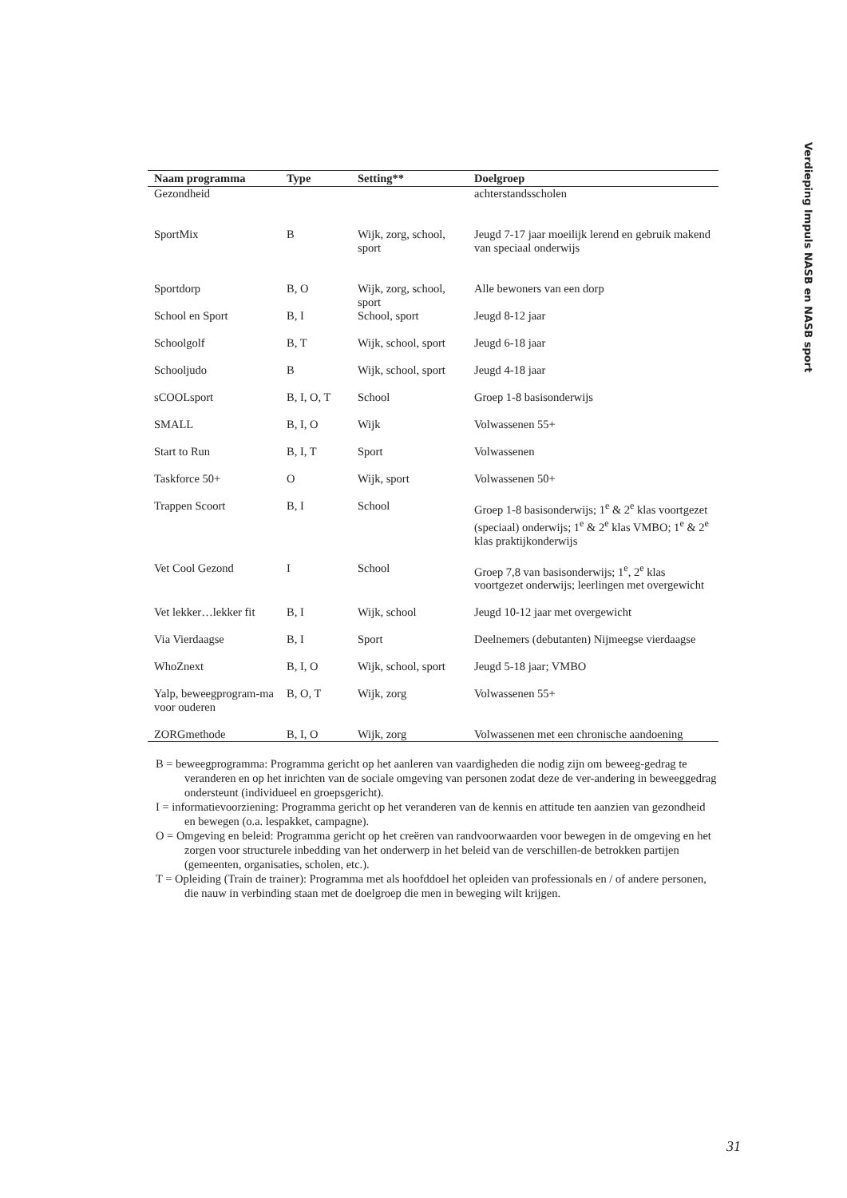Verdieping Impuls NASB en NASB sport
| Naam programma | Type | Setting** | Doelgroep |
| --- | --- | --- | --- |
| Gezondheid | | | achterstandsscholen |
| SportMix | B | Wijk, zorg, school, sport | Jeugd 7-17 jaar moeilijk lerend en gebruik makend van speciaal onderwijs |
| Sportdorp | B, O | Wijk, zorg, school, sport | Alle bewoners van een dorp |
| School en Sport | B, I | School, sport | Jeugd 8-12 jaar |
| Schoolgolf | B, T | Wijk, school, sport | Jeugd 6-18 jaar |
| Schooljudo | B | Wijk, school, sport | Jeugd 4-18 jaar |
| sCOOLsport | B, I, O, T | School | Groep 1-8 basisonderwijs |
| SMALL | B, I, O | Wijk | Volwassenen 55+ |
| Start to Run | B, I, T | Sport | Volwassenen |
| Taskforce 50+ | O | Wijk, sport | Volwassenen 50+ |
| Trappen Scoort | B, I | School | Groep 1-8 basisonderwijs; 1<sup>e</sup> & 2<sup>e</sup> klas voortgezet (speciaal) onderwijs; 1<sup>e</sup> & 2<sup>e</sup> klas VMBO; 1<sup>e</sup> & 2<sup>e</sup> klas praktijkonderwijs |
| Vet Cool Gezond | I | School | Groep 7,8 van basisonderwijs; 1<sup>e</sup>, 2<sup>e</sup> klas voortgezet onderwijs; leerlingen met overgewicht |
| Vet lekker…lekker fit | B, I | Wijk, school | Jeugd 10-12 jaar met overgewicht |
| Via Vierdaagse | B, I | Sport | Deelnemers (debutanten) Nijmeegse vierdaagse |
| WhoZnext | B, I, O | Wijk, school, sport | Jeugd 5-18 jaar; VMBO |
| Yalp, beweegprogram-ma voor ouderen | B, O, T | Wijk, zorg | Volwassenen 55+ |
| ZORGmethode | B, I, O | Wijk, zorg | Volwassenen met een chronische aandoening |
B = beweegprogramma: Programma gericht op het aanleren van vaardigheden die nodig zijn om beweeg-gedrag te veranderen en op het inrichten van de sociale omgeving van personen zodat deze de ver-andering in beweeggedrag ondersteunt (individueel en groepsgericht).
I = informatievoorziening: Programma gericht op het veranderen van de kennis en attitude ten aanzien van gezondheid en bewegen (o.a. lespakket, campagne).
O = Omgeving en beleid: Programma gericht op het creëren van randvoorwaarden voor bewegen in de omgeving en het zorgen voor structurele inbedding van het onderwerp in het beleid van de verschillen-de betrokken partijen (gemeenten, organisaties, scholen, etc.).
T = Opleiding (Train de trainer): Programma met als hoofddoel het opleiden van professionals en / of andere personen, die nauw in verbinding staan met de doelgroep die men in beweging wilt krijgen.
31